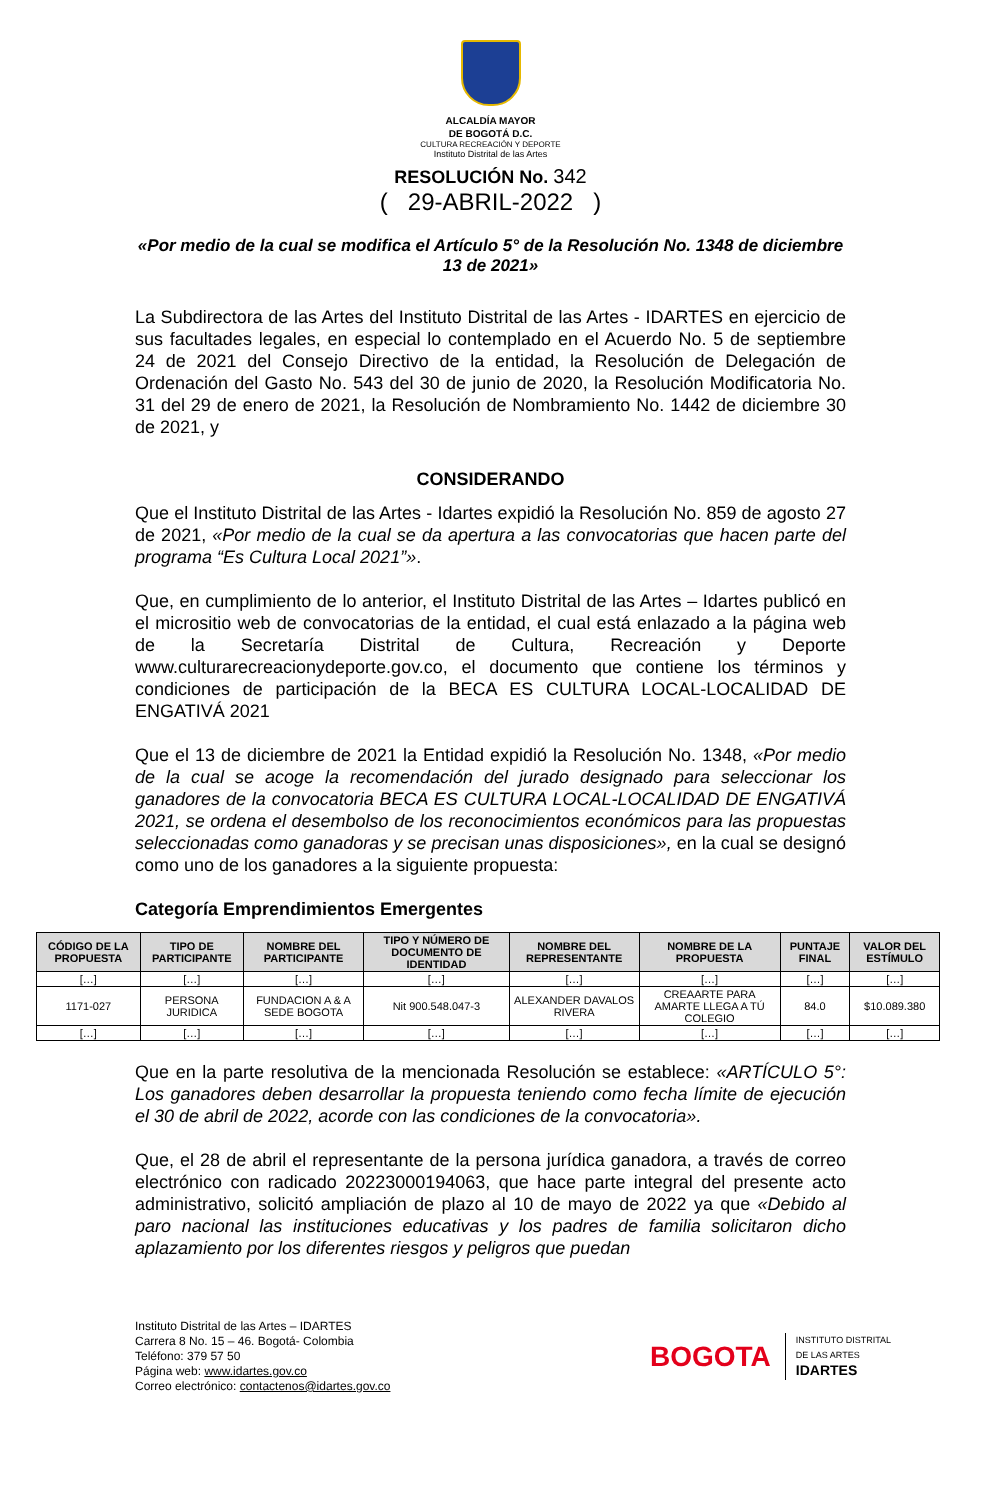ALCALDÍA MAYOR
DE BOGOTÁ D.C.
CULTURA RECREACIÓN Y DEPORTE
Instituto Distrital de las Artes
RESOLUCIÓN No. 342
( 29-ABRIL-2022 )
«Por medio de la cual se modifica el Artículo 5° de la Resolución No. 1348 de diciembre 13 de 2021»
La Subdirectora de las Artes del Instituto Distrital de las Artes - IDARTES en ejercicio de sus facultades legales, en especial lo contemplado en el Acuerdo No. 5 de septiembre 24 de 2021 del Consejo Directivo de la entidad, la Resolución de Delegación de Ordenación del Gasto No. 543 del 30 de junio de 2020, la Resolución Modificatoria No. 31 del 29 de enero de 2021, la Resolución de Nombramiento No. 1442 de diciembre 30 de 2021, y
CONSIDERANDO
Que el Instituto Distrital de las Artes - Idartes expidió la Resolución No. 859 de agosto 27 de 2021, «Por medio de la cual se da apertura a las convocatorias que hacen parte del programa “Es Cultura Local 2021”».
Que, en cumplimiento de lo anterior, el Instituto Distrital de las Artes – Idartes publicó en el micrositio web de convocatorias de la entidad, el cual está enlazado a la página web de la Secretaría Distrital de Cultura, Recreación y Deporte www.culturarecreacionydeporte.gov.co, el documento que contiene los términos y condiciones de participación de la BECA ES CULTURA LOCAL-LOCALIDAD DE ENGATIVÁ 2021
Que el 13 de diciembre de 2021 la Entidad expidió la Resolución No. 1348, «Por medio de la cual se acoge la recomendación del jurado designado para seleccionar los ganadores de la convocatoria BECA ES CULTURA LOCAL-LOCALIDAD DE ENGATIVÁ 2021, se ordena el desembolso de los reconocimientos económicos para las propuestas seleccionadas como ganadoras y se precisan unas disposiciones», en la cual se designó como uno de los ganadores a la siguiente propuesta:
Categoría Emprendimientos Emergentes
| CÓDIGO DE LA PROPUESTA | TIPO DE PARTICIPANTE | NOMBRE DEL PARTICIPANTE | TIPO Y NÚMERO DE DOCUMENTO DE IDENTIDAD | NOMBRE DEL REPRESENTANTE | NOMBRE DE LA PROPUESTA | PUNTAJE FINAL | VALOR DEL ESTÍMULO |
| --- | --- | --- | --- | --- | --- | --- | --- |
| […] | […] | […] | […] | […] | […] | […] | […] |
| 1171-027 | PERSONA JURIDICA | FUNDACION A & A SEDE BOGOTA | Nit 900.548.047-3 | ALEXANDER DAVALOS RIVERA | CREAARTE PARA AMARTE LLEGA A TÚ COLEGIO | 84.0 | $10.089.380 |
| […] | […] | […] | […] | […] | […] | […] | […] |
Que en la parte resolutiva de la mencionada Resolución se establece: «ARTÍCULO 5°: Los ganadores deben desarrollar la propuesta teniendo como fecha límite de ejecución el 30 de abril de 2022, acorde con las condiciones de la convocatoria».
Que, el 28 de abril el representante de la persona jurídica ganadora, a través de correo electrónico con radicado 20223000194063, que hace parte integral del presente acto administrativo, solicitó ampliación de plazo al 10 de mayo de 2022 ya que «Debido al paro nacional las instituciones educativas y los padres de familia solicitaron dicho aplazamiento por los diferentes riesgos y peligros que puedan
Instituto Distrital de las Artes – IDARTES
Carrera 8 No. 15 – 46. Bogotá- Colombia
Teléfono: 379 57 50
Página web: www.idartes.gov.co
Correo electrónico: contactenos@idartes.gov.co
BOGOTA INSTITUTO DISTRITAL
DE LAS ARTES
IDARTES